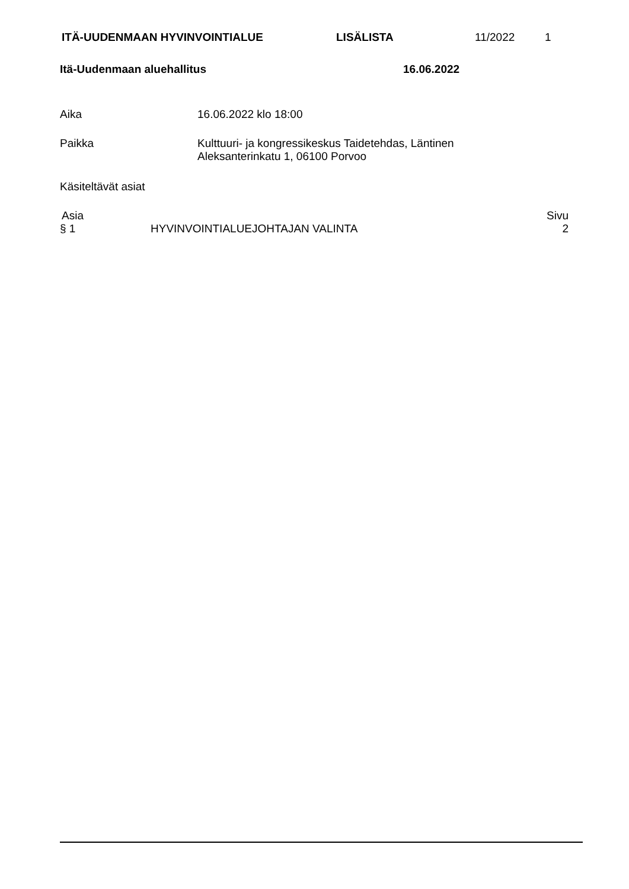ITÄ-UUDENMAAN HYVINVOINTIALUE LISÄLISTA 11/2022 1
Itä-Uudenmaan aluehallitus 16.06.2022
Aika 16.06.2022 klo 18:00
Paikka Kulttuuri- ja kongressikeskus Taidetehdas, Läntinen
Aleksanterinkatu 1, 06100 Porvoo
Käsiteltävät asiat
| Asia | | Sivu |
| --- | --- | --- |
| § 1 | HYVINVOINTIALUEJOHTAJAN VALINTA | 2 |